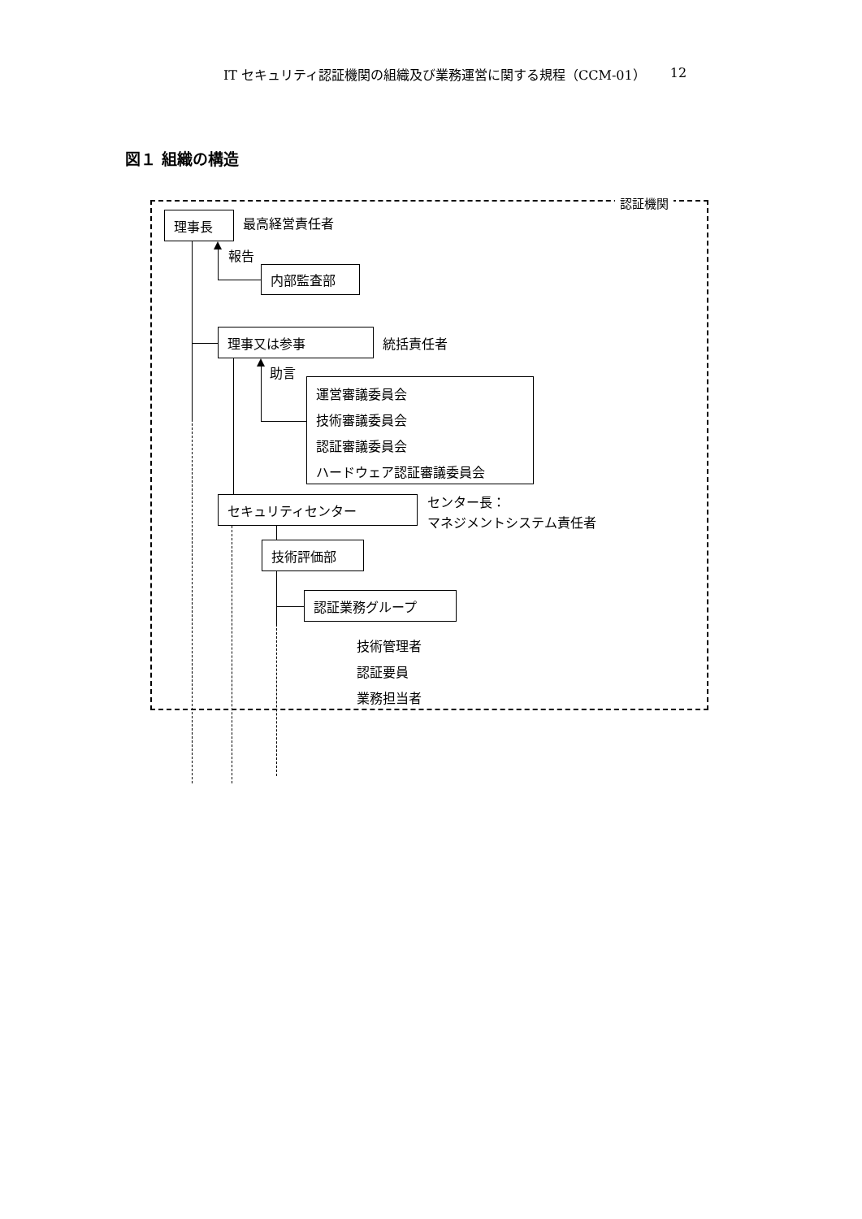IT セキュリティ認証機関の組織及び業務運営に関する規程（CCM-01） 12
図１ 組織の構造
認証機関
理事長
最高経営責任者
報告
内部監査部
理事又は参事
統括責任者
助言
運営審議委員会
技術審議委員会
認証審議委員会
ハードウェア認証審議委員会
セキュリティセンター
センター長：
マネジメントシステム責任者
技術評価部
認証業務グループ
技術管理者
認証要員
業務担当者